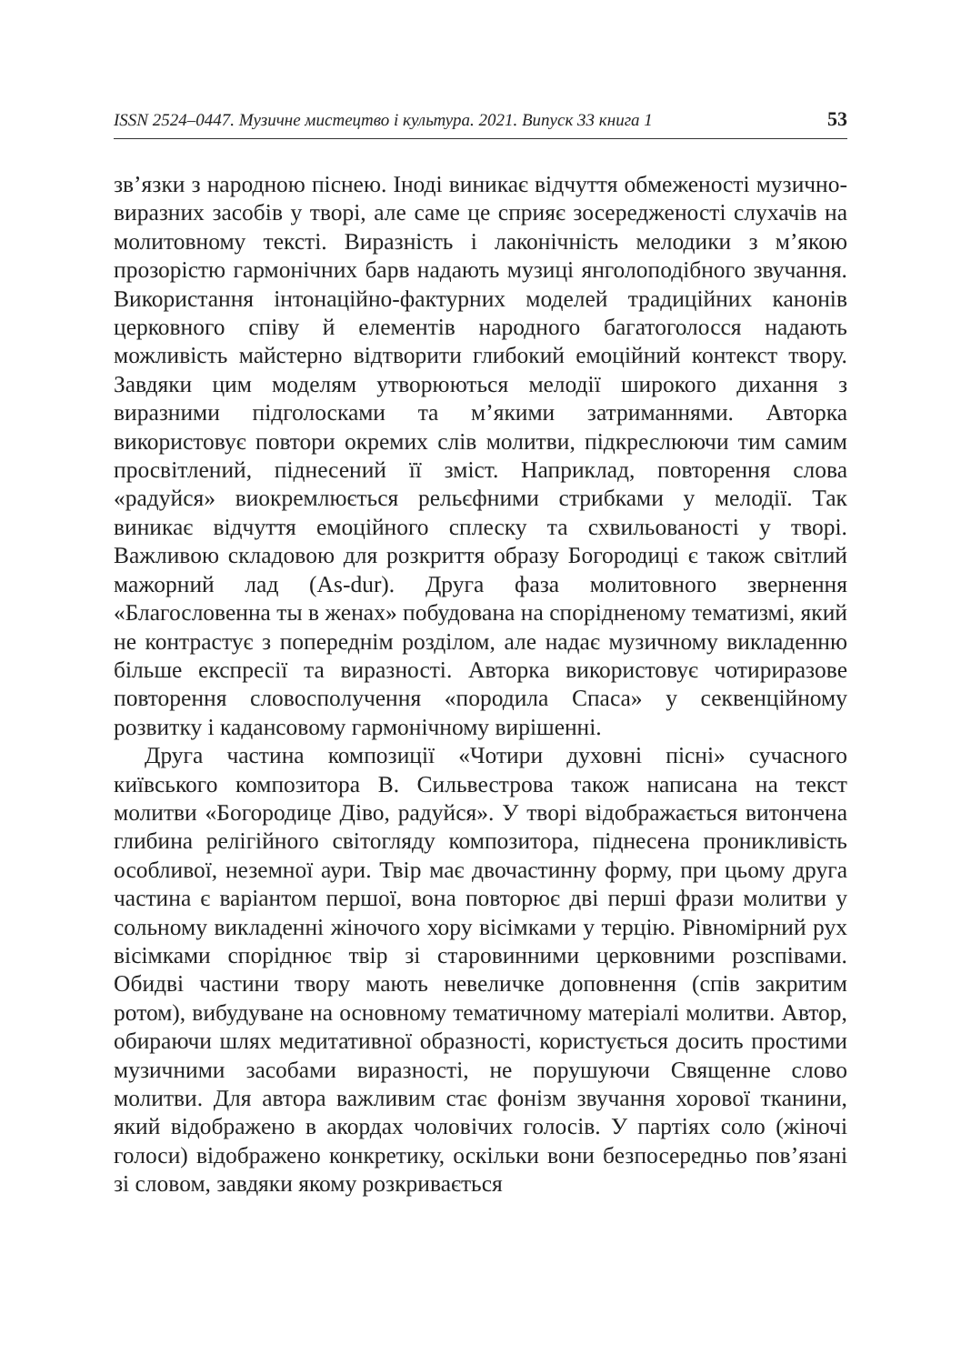ISSN 2524–0447. Музичне мистецтво і культура. 2021. Випуск 33 книга 1 53
зв’язки з народною піснею. Іноді виникає відчуття обмеженості музично-виразних засобів у творі, але саме це сприяє зосередженості слухачів на молитовному тексті. Виразність і лаконічність мелодики з м’якою прозорістю гармонічних барв надають музиці янголоподібного звучання. Використання інтонаційно-фактурних моделей традиційних канонів церковного співу й елементів народного багатоголосся надають можливість майстерно відтворити глибокий емоційний контекст твору. Завдяки цим моделям утворюються мелодії широкого дихання з виразними підголосками та м’якими затриманнями. Авторка використовує повтори окремих слів молитви, підкреслюючи тим самим просвітлений, піднесений її зміст. Наприклад, повторення слова «радуйся» виокремлюється рельєфними стрибками у мелодії. Так виникає відчуття емоційного сплеску та схвильованості у творі. Важливою складовою для розкриття образу Богородиці є також світлий мажорний лад (As-dur). Друга фаза молитовного звернення «Благословенна ты в женах» побудована на спорідненому тематизмі, який не контрастує з попереднім розділом, але надає музичному викладенню більше експресії та виразності. Авторка використовує чотириразове повторення словосполучення «породила Спаса» у секвенційному розвитку і кадансовому гармонічному вирішенні.
Друга частина композиції «Чотири духовні пісні» сучасного київського композитора В. Сильвестрова також написана на текст молитви «Богородице Діво, радуйся». У творі відображається витончена глибина релігійного світогляду композитора, піднесена проникливість особливої, неземної аури. Твір має двочастинну форму, при цьому друга частина є варіантом першої, вона повторює дві перші фрази молитви у сольному викладенні жіночого хору вісімками у терцію. Рівномірний рух вісімками споріднює твір зі старовинними церковними розспівами. Обидві частини твору мають невеличке доповнення (спів закритим ротом), вибудуване на основному тематичному матеріалі молитви. Автор, обираючи шлях медитативної образності, користується досить простими музичними засобами виразності, не порушуючи Священне слово молитви. Для автора важливим стає фонізм звучання хорової тканини, який відображено в акордах чоловічих голосів. У партіях соло (жіночі голоси) відображено конкретику, оскільки вони безпосередньо пов’язані зі словом, завдяки якому розкривається